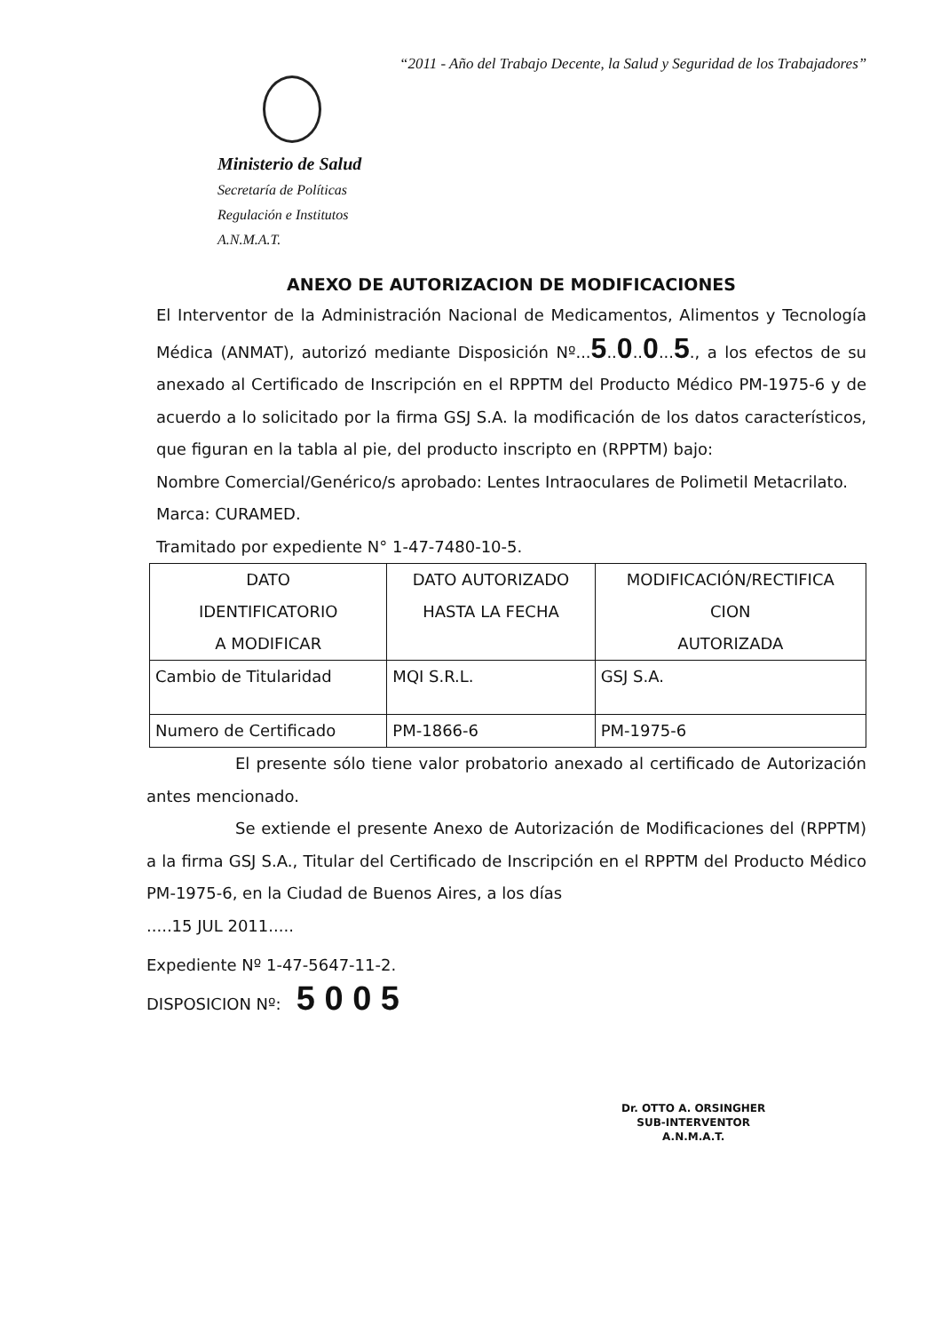“2011 - Año del Trabajo Decente, la Salud y Seguridad de los Trabajadores”
Ministerio de Salud
Secretaría de Políticas
Regulación e Institutos
A.N.M.A.T.
ANEXO DE AUTORIZACION DE MODIFICACIONES
El Interventor de la Administración Nacional de Medicamentos, Alimentos y Tecnología Médica (ANMAT), autorizó mediante Disposición Nº...5..0..0...5., a los efectos de su anexado al Certificado de Inscripción en el RPPTM del Producto Médico PM-1975-6 y de acuerdo a lo solicitado por la firma GSJ S.A. la modificación de los datos característicos, que figuran en la tabla al pie, del producto inscripto en (RPPTM) bajo:
Nombre Comercial/Genérico/s aprobado: Lentes Intraoculares de Polimetil Metacrilato.
Marca: CURAMED.
Tramitado por expediente N° 1-47-7480-10-5.
| DATO IDENTIFICATORIO A MODIFICAR | DATO AUTORIZADO HASTA LA FECHA | MODIFICACIÓN/RECTIFICA CION AUTORIZADA |
| Cambio de Titularidad | MQI S.R.L. | GSJ S.A. |
| Numero de Certificado | PM-1866-6 | PM-1975-6 |
El presente sólo tiene valor probatorio anexado al certificado de Autorización antes mencionado.
Se extiende el presente Anexo de Autorización de Modificaciones del (RPPTM) a la firma GSJ S.A., Titular del Certificado de Inscripción en el RPPTM del Producto Médico PM-1975-6, en la Ciudad de Buenos Aires, a los días
.....15 JUL 2011.....
Expediente Nº 1-47-5647-11-2.
DISPOSICION Nº: 5 0 0 5
Dr. OTTO A. ORSINGHER
SUB-INTERVENTOR
A.N.M.A.T.